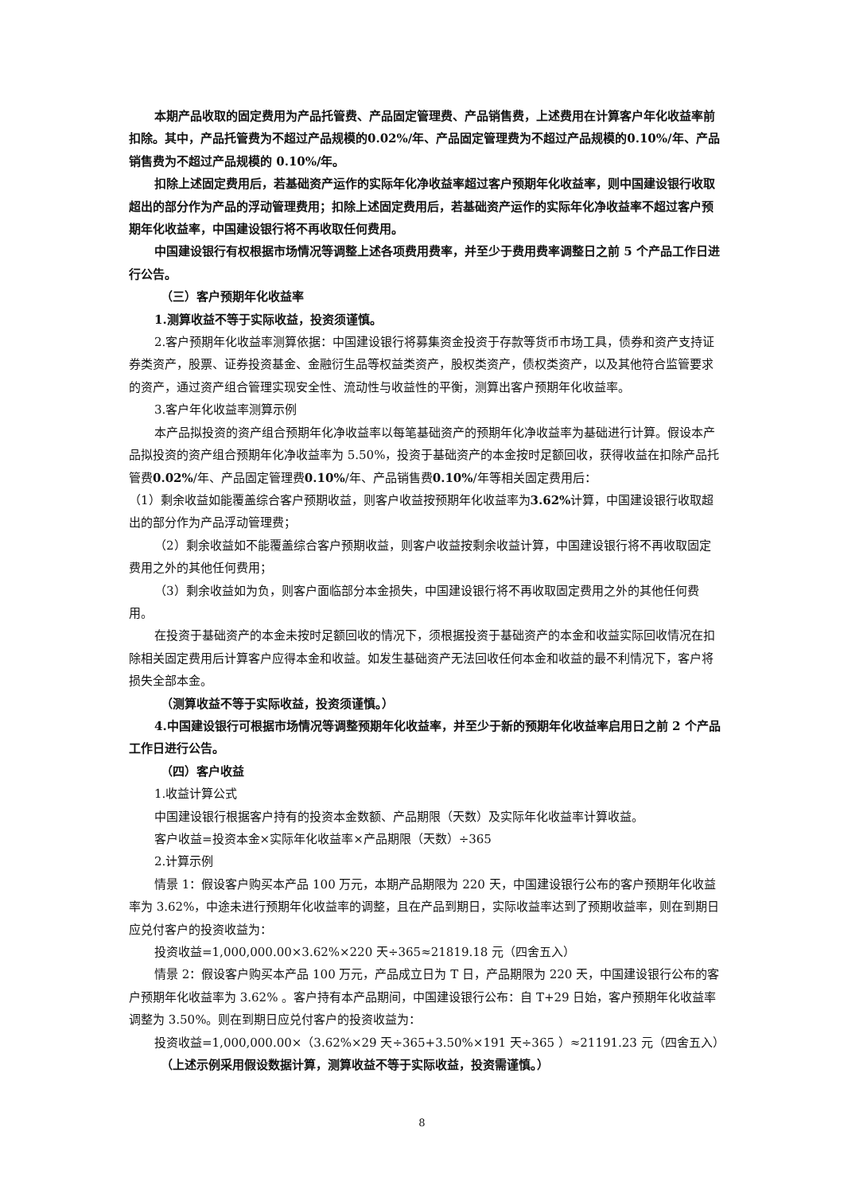本期产品收取的固定费用为产品托管费、产品固定管理费、产品销售费，上述费用在计算客户年化收益率前扣除。其中，产品托管费为不超过产品规模的0.02%/年、产品固定管理费为不超过产品规模的0.10%/年、产品销售费为不超过产品规模的 0.10%/年。
扣除上述固定费用后，若基础资产运作的实际年化净收益率超过客户预期年化收益率，则中国建设银行收取超出的部分作为产品的浮动管理费用；扣除上述固定费用后，若基础资产运作的实际年化净收益率不超过客户预期年化收益率，中国建设银行将不再收取任何费用。
中国建设银行有权根据市场情况等调整上述各项费用费率，并至少于费用费率调整日之前 5 个产品工作日进行公告。
（三）客户预期年化收益率
1.测算收益不等于实际收益，投资须谨慎。
2.客户预期年化收益率测算依据：中国建设银行将募集资金投资于存款等货币市场工具，债券和资产支持证券类资产，股票、证券投资基金、金融衍生品等权益类资产，股权类资产，债权类资产，以及其他符合监管要求的资产，通过资产组合管理实现安全性、流动性与收益性的平衡，测算出客户预期年化收益率。
3.客户年化收益率测算示例
本产品拟投资的资产组合预期年化净收益率以每笔基础资产的预期年化净收益率为基础进行计算。假设本产品拟投资的资产组合预期年化净收益率为 5.50%，投资于基础资产的本金按时足额回收，获得收益在扣除产品托管费0.02%/年、产品固定管理费0.10%/年、产品销售费0.10%/年等相关固定费用后：
（1）剩余收益如能覆盖综合客户预期收益，则客户收益按预期年化收益率为3.62% 计算，中国建设银行收取超出的部分作为产品浮动管理费；
（2）剩余收益如不能覆盖综合客户预期收益，则客户收益按剩余收益计算，中国建设银行将不再收取固定费用之外的其他任何费用；
（3）剩余收益如为负，则客户面临部分本金损失，中国建设银行将不再收取固定费用之外的其他任何费用。
在投资于基础资产的本金未按时足额回收的情况下，须根据投资于基础资产的本金和收益实际回收情况在扣除相关固定费用后计算客户应得本金和收益。如发生基础资产无法回收任何本金和收益的最不利情况下，客户将损失全部本金。
（测算收益不等于实际收益，投资须谨慎。）
4.中国建设银行可根据市场情况等调整预期年化收益率，并至少于新的预期年化收益率启用日之前 2 个产品工作日进行公告。
（四）客户收益
1.收益计算公式
中国建设银行根据客户持有的投资本金数额、产品期限（天数）及实际年化收益率计算收益。
客户收益=投资本金×实际年化收益率×产品期限（天数）÷365
2.计算示例
情景 1：假设客户购买本产品 100 万元，本期产品期限为 220 天，中国建设银行公布的客户预期年化收益率为 3.62%，中途未进行预期年化收益率的调整，且在产品到期日，实际收益率达到了预期收益率，则在到期日应兑付客户的投资收益为：
投资收益=1,000,000.00×3.62%×220 天÷365≈21819.18 元（四舍五入）
情景 2：假设客户购买本产品 100 万元，产品成立日为 T 日，产品期限为 220 天，中国建设银行公布的客户预期年化收益率为 3.62% 。客户持有本产品期间，中国建设银行公布：自 T+29 日始，客户预期年化收益率调整为 3.50%。则在到期日应兑付客户的投资收益为：
投资收益=1,000,000.00×（3.62%×29 天÷365+3.50%×191 天÷365 ）≈21191.23 元（四舍五入）
（上述示例采用假设数据计算，测算收益不等于实际收益，投资需谨慎。）
8